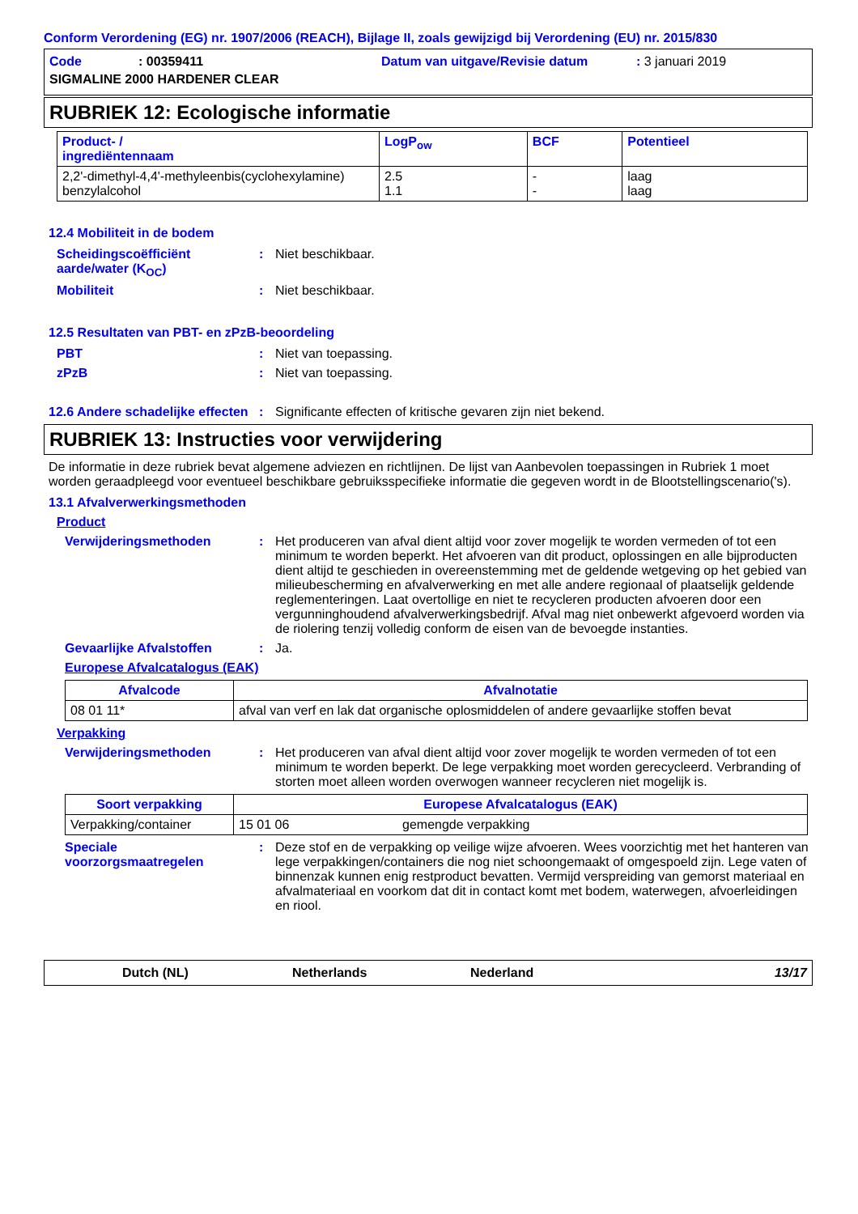Conform Verordening (EG) nr. 1907/2006 (REACH), Bijlage II, zoals gewijzigd bij Verordening (EU) nr. 2015/830
Code: 00359411 Datum van uitgave/Revisie datum: 3 januari 2019
SIGMALINE 2000 HARDENER CLEAR
RUBRIEK 12: Ecologische informatie
| Product- / ingrediëntennaam | LogP<sub>ow</sub> | BCF | Potentieel |
| --- | --- | --- | --- |
| 2,2'-dimethyl-4,4'-methyleenbis(cyclohexylamine) benzylalcohol | 2.5 1.1 | - - | laag laag |
12.4 Mobiliteit in de bodem
Scheidingscoëfficiënt aarde/water (K<sub>OC</sub>): Niet beschikbaar.
Mobiliteit: Niet beschikbaar.
12.5 Resultaten van PBT- en zPzB-beoordeling
PBT: Niet van toepassing.
zPzB: Niet van toepassing.
12.6 Andere schadelijke effecten: Significante effecten of kritische gevaren zijn niet bekend.
RUBRIEK 13: Instructies voor verwijdering
De informatie in deze rubriek bevat algemene adviezen en richtlijnen. De lijst van Aanbevolen toepassingen in Rubriek 1 moet worden geraadpleegd voor eventueel beschikbare gebruiksspecifieke informatie die gegeven wordt in de Blootstellingscenario('s).
13.1 Afvalverwerkingsmethoden
Product
Verwijderingsmethoden: Het produceren van afval dient altijd voor zover mogelijk te worden vermeden of tot een minimum te worden beperkt. Het afvoeren van dit product, oplossingen en alle bijproducten dient altijd te geschieden in overeenstemming met de geldende wetgeving op het gebied van milieubescherming en afvalverwerking en met alle andere regionaal of plaatselijk geldende reglementeringen. Laat overtollige en niet te recycleren producten afvoeren door een vergunninghoudend afvalverwerkingsbedrijf. Afval mag niet onbewerkt afgevoerd worden via de riolering tenzij volledig conform de eisen van de bevoegde instanties.
Gevaarlijke Afvalstoffen: Ja.
Europese Afvalcatalogus (EAK)
| Afvalcode | Afvalnotatie |
| --- | --- |
| 08 01 11* | afval van verf en lak dat organische oplosmiddelen of andere gevaarlijke stoffen bevat |
Verpakking
Verwijderingsmethoden: Het produceren van afval dient altijd voor zover mogelijk te worden vermeden of tot een minimum te worden beperkt. De lege verpakking moet worden gerecycleerd. Verbranding of storten moet alleen worden overwogen wanneer recycleren niet mogelijk is.
| Soort verpakking | Europese Afvalcatalogus (EAK) | |
| --- | --- | --- |
| Verpakking/container | 15 01 06 | gemengde verpakking |
Speciale voorzorgsmaatregelen: Deze stof en de verpakking op veilige wijze afvoeren. Wees voorzichtig met het hanteren van lege verpakkingen/containers die nog niet schoongemaakt of omgespoeld zijn. Lege vaten of binnenzak kunnen enig restproduct bevatten. Vermijd verspreiding van gemorst materiaal en afvalmateriaal en voorkom dat dit in contact komt met bodem, waterwegen, afvoerleidingen en riool.
Dutch (NL) Netherlands Nederland 13/17